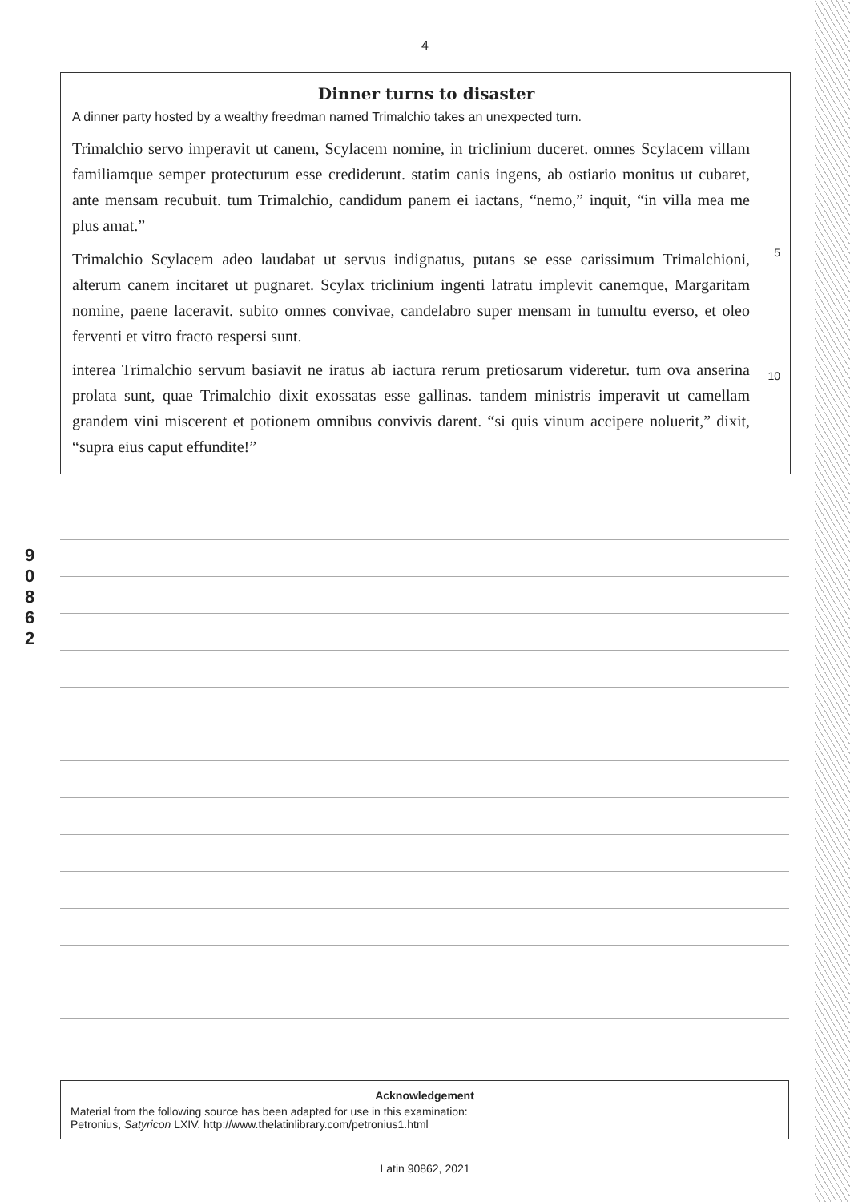4
9
0
8
6
2
Dinner turns to disaster
A dinner party hosted by a wealthy freedman named Trimalchio takes an unexpected turn.
Trimalchio servo imperavit ut canem, Scylacem nomine, in triclinium duceret. omnes Scylacem villam familiamque semper protecturum esse crediderunt. statim canis ingens, ab ostiario monitus ut cubaret, ante mensam recubuit. tum Trimalchio, candidum panem ei iactans, “nemo,” inquit, “in villa mea me plus amat.”
Trimalchio Scylacem adeo laudabat ut servus indignatus, putans se esse carissimum Trimalchioni, alterum canem incitaret ut pugnaret. Scylax triclinium ingenti latratu implevit canemque, Margaritam nomine, paene laceravit. subito omnes convivae, candelabro super mensam in tumultu everso, et oleo ferventi et vitro fracto respersi sunt.
5
interea Trimalchio servum basiavit ne iratus ab iactura rerum pretiosarum videretur. tum ova anserina prolata sunt, quae Trimalchio dixit exossatas esse gallinas. tandem ministris imperavit ut camellam grandem vini miscerent et potionem omnibus convivis darent. “si quis vinum accipere noluerit,” dixit, “supra eius caput effundite!”
10
Acknowledgement
Material from the following source has been adapted for use in this examination:
Petronius, Satyricon LXIV. http://www.thelatinlibrary.com/petronius1.html
Latin 90862, 2021